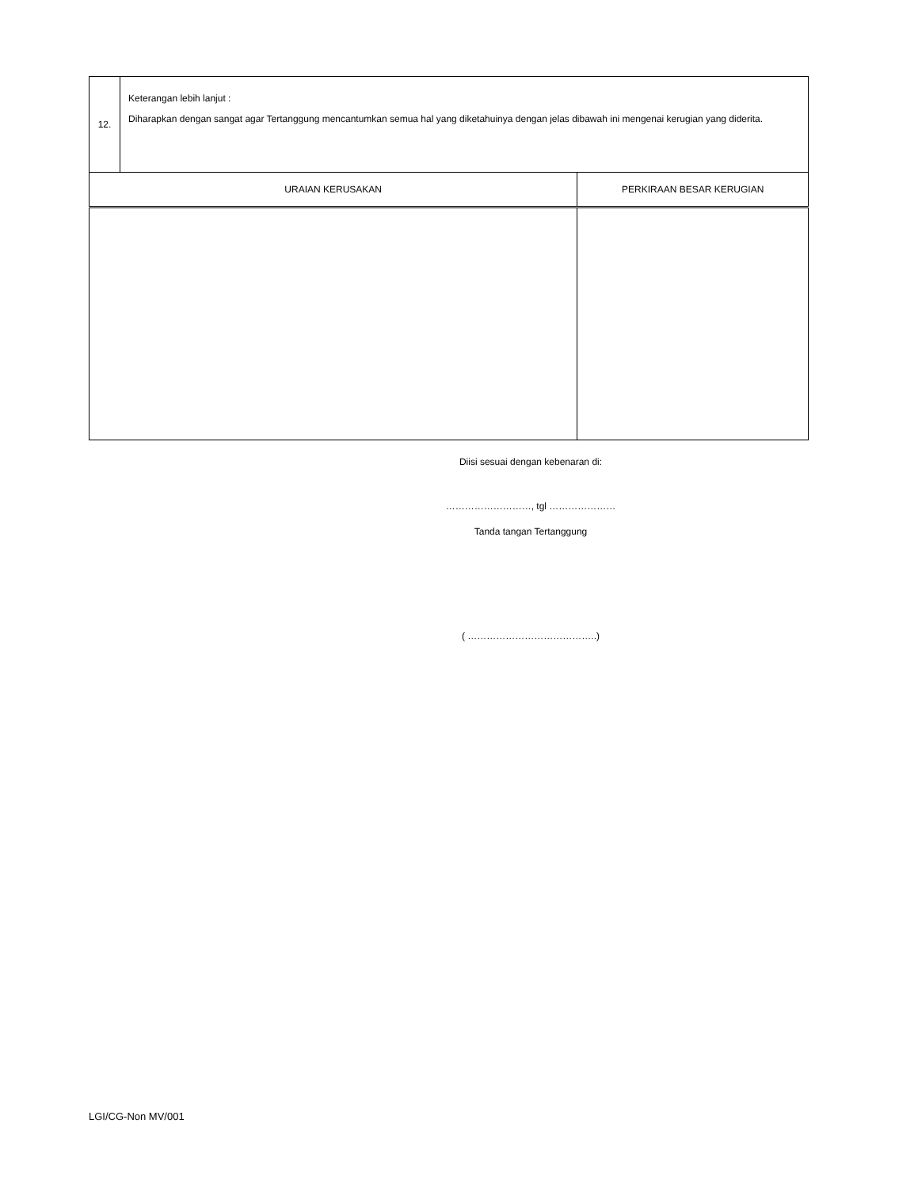| 12. | Keterangan lebih lanjut : Diharapkan dengan sangat agar Tertanggung mencantumkan semua hal yang diketahuinya dengan jelas dibawah ini mengenai kerugian yang diderita. | |
| URAIAN KERUSAKAN | | PERKIRAAN BESAR KERUGIAN |
Diisi sesuai dengan kebenaran di:
………………………, tgl …………………
Tanda tangan Tertanggung
( …………………………………..)
LGI/CG-Non MV/001